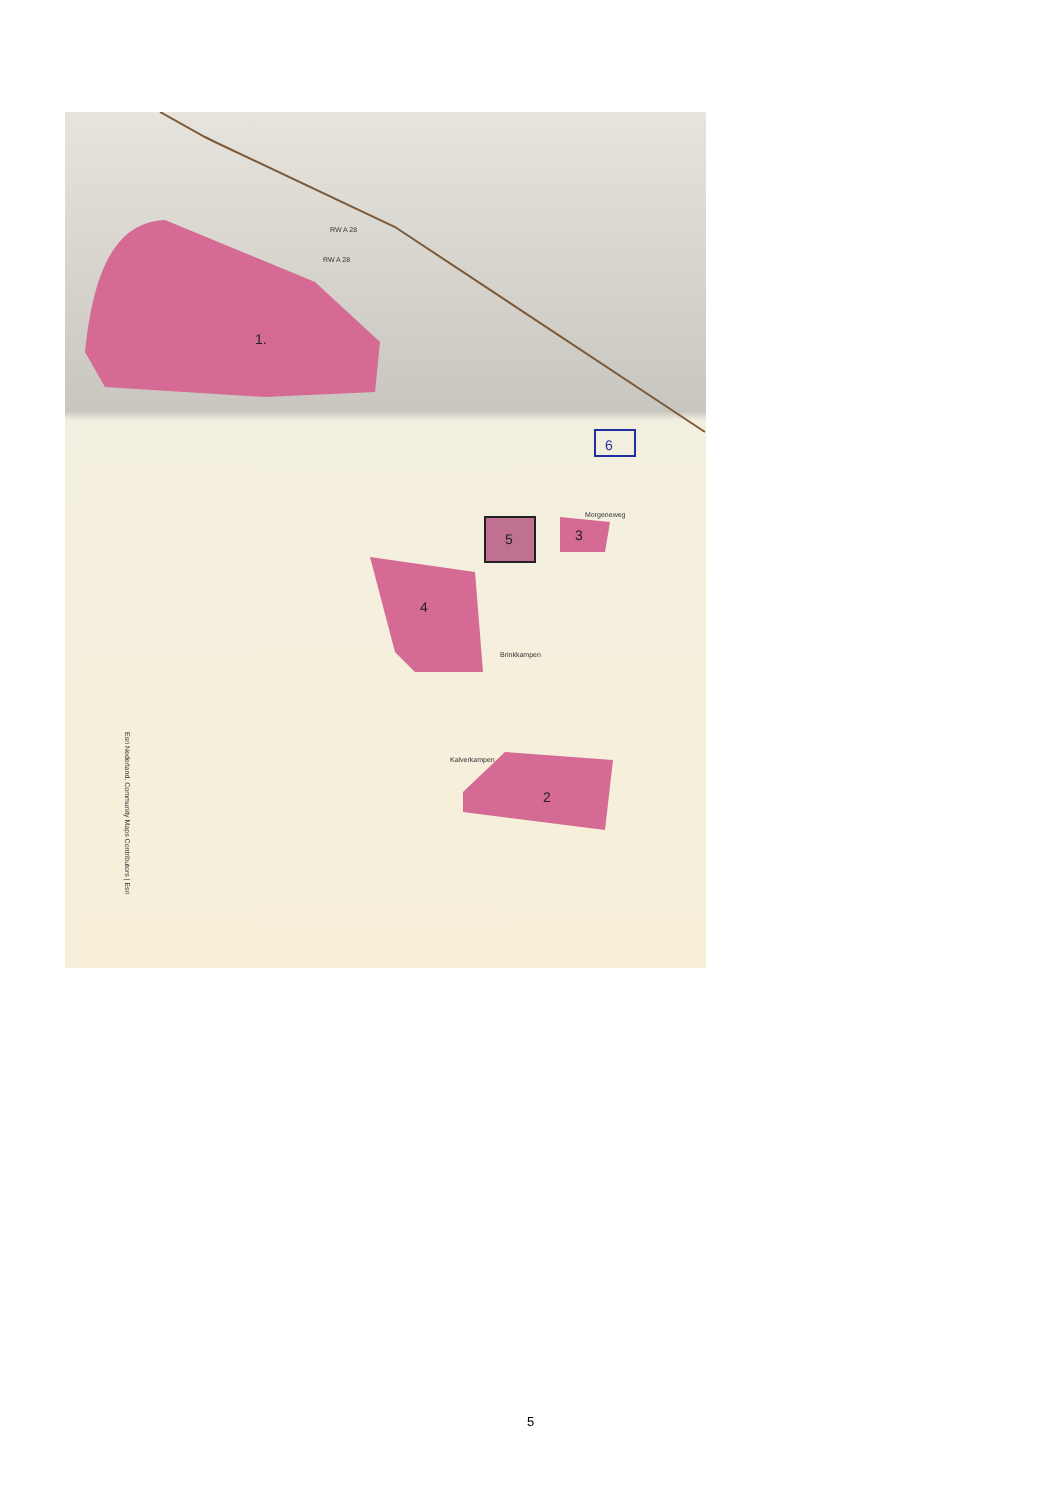1.
4
5
3
2
6
RW A 28
RW A 28
Morgeneweg
Brinkkampen
Kalverkampen
Esri Nederland, Community Maps Contributors | Esri
5